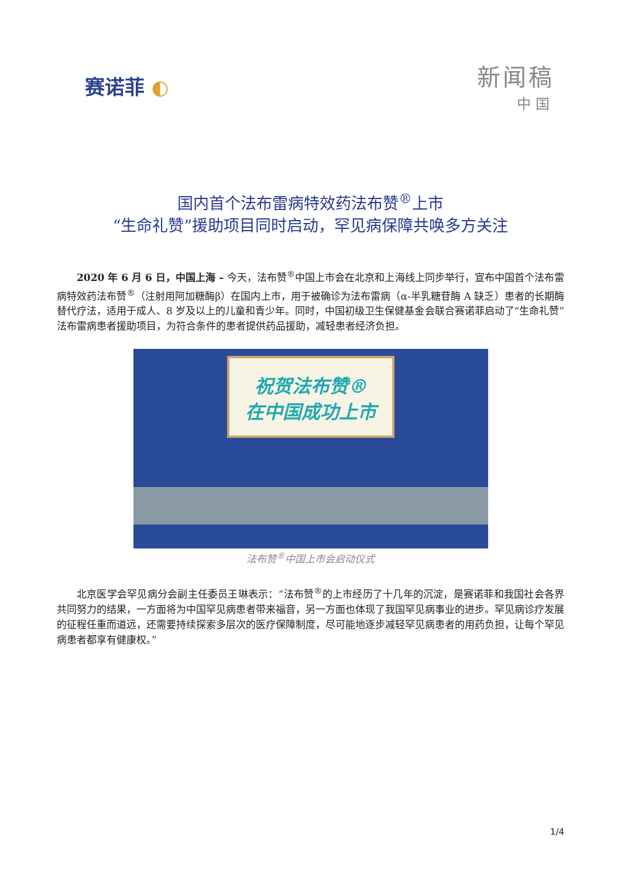赛诺菲 ◐
新闻稿
中国
国内首个法布雷病特效药法布赞<sup>®</sup>上市
“生命礼赞”援助项目同时启动，罕见病保障共唤多方关注
2020 年 6 月 6 日，中国上海 – 今天，法布赞<sup>®</sup>中国上市会在北京和上海线上同步举行，宣布中国首个法布雷病特效药法布赞<sup>®</sup>（注射用阿加糖酶β）在国内上市，用于被确诊为法布雷病（α-半乳糖苷酶 A 缺乏）患者的长期酶替代疗法，适用于成人、8 岁及以上的儿童和青少年。同时，中国初级卫生保健基金会联合赛诺菲启动了“生命礼赞”法布雷病患者援助项目，为符合条件的患者提供药品援助，减轻患者经济负担。
祝贺法布赞®
在中国成功上市
法布赞<sup>®</sup>中国上市会启动仪式
北京医学会罕见病分会副主任委员王琳表示：“法布赞<sup>®</sup>的上市经历了十几年的沉淀，是赛诺菲和我国社会各界共同努力的结果，一方面将为中国罕见病患者带来福音，另一方面也体现了我国罕见病事业的进步。罕见病诊疗发展的征程任重而道远，还需要持续探索多层次的医疗保障制度，尽可能地逐步减轻罕见病患者的用药负担，让每个罕见病患者都享有健康权。”
1/4